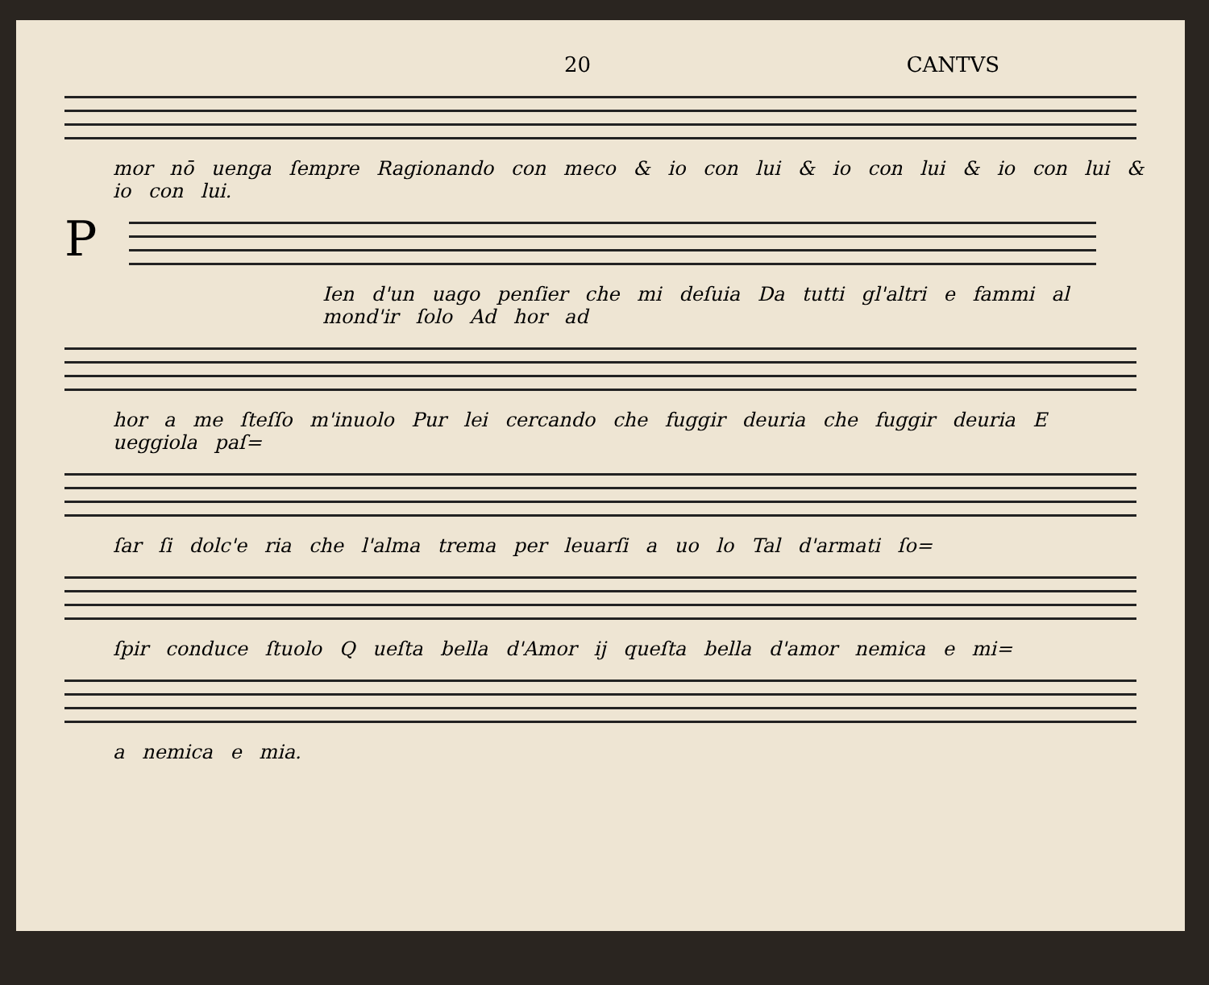20 CANTVS
mor nō uenga ſempre Ragionando con meco & io con lui & io con lui & io con lui & io con lui.
P
Ien d'un uago penſier che mi deſuia Da tutti gl'altri e fammi al mond'ir ſolo Ad hor ad
hor a me ſteſſo m'inuolo Pur lei cercando che fuggir deuria che fuggir deuria E ueggiola paſ=
ſar ſi dolc'e ria che l'alma trema per leuarſi a uo lo Tal d'armati ſo=
ſpir conduce ſtuolo Q ueſta bella d'Amor ij queſta bella d'amor nemica e mi=
a nemica e mia.